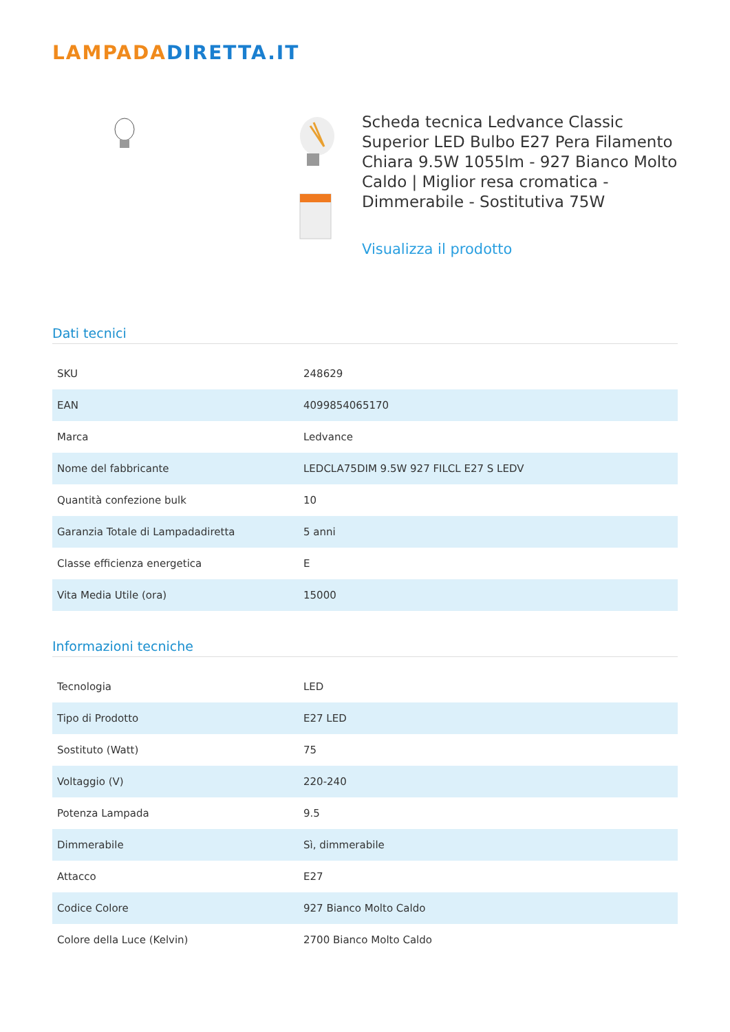LAMPADADIRETTA.IT
Scheda tecnica Ledvance Classic Superior LED Bulbo E27 Pera Filamento Chiara 9.5W 1055lm - 927 Bianco Molto Caldo | Miglior resa cromatica - Dimmerabile - Sostitutiva 75W
Visualizza il prodotto
Dati tecnici
| SKU | 248629 |
| EAN | 4099854065170 |
| Marca | Ledvance |
| Nome del fabbricante | LEDCLA75DIM 9.5W 927 FILCL E27 S LEDV |
| Quantità confezione bulk | 10 |
| Garanzia Totale di Lampadadiretta | 5 anni |
| Classe efficienza energetica | E |
| Vita Media Utile (ora) | 15000 |
Informazioni tecniche
| Tecnologia | LED |
| Tipo di Prodotto | E27 LED |
| Sostituto (Watt) | 75 |
| Voltaggio (V) | 220-240 |
| Potenza Lampada | 9.5 |
| Dimmerabile | Sì, dimmerabile |
| Attacco | E27 |
| Codice Colore | 927 Bianco Molto Caldo |
| Colore della Luce (Kelvin) | 2700 Bianco Molto Caldo |